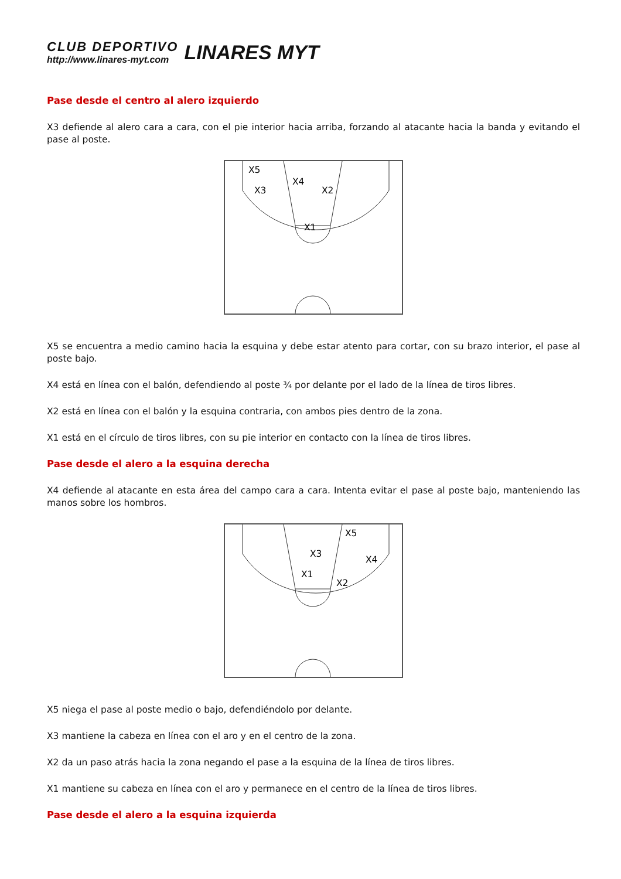CLUB DEPORTIVO
http://www.linares-myt.com
LINARES MYT
Pase desde el centro al alero izquierdo
X3 defiende al alero cara a cara, con el pie interior hacia arriba, forzando al atacante hacia la banda y evitando el pase al poste.
X5
X3
X4
X2
X1
X5 se encuentra a medio camino hacia la esquina y debe estar atento para cortar, con su brazo interior, el pase al poste bajo.
X4 está en línea con el balón, defendiendo al poste ¾ por delante por el lado de la línea de tiros libres.
X2 está en línea con el balón y la esquina contraria, con ambos pies dentro de la zona.
X1 está en el círculo de tiros libres, con su pie interior en contacto con la línea de tiros libres.
Pase desde el alero a la esquina derecha
X4 defiende al atacante en esta área del campo cara a cara. Intenta evitar el pase al poste bajo, manteniendo las manos sobre los hombros.
X5
X3
X4
X1
X2
X5 niega el pase al poste medio o bajo, defendiéndolo por delante.
X3 mantiene la cabeza en línea con el aro y en el centro de la zona.
X2 da un paso atrás hacia la zona negando el pase a la esquina de la línea de tiros libres.
X1 mantiene su cabeza en línea con el aro y permanece en el centro de la línea de tiros libres.
Pase desde el alero a la esquina izquierda